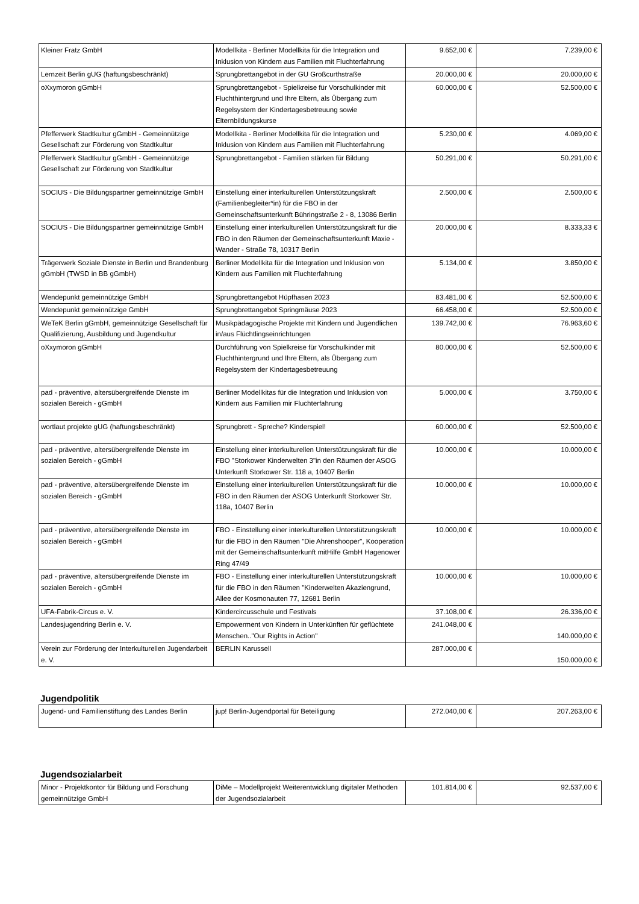| Kleiner Fratz GmbH | Modellkita - Berliner Modellkita für die Integration und Inklusion von Kindern aus Familien mit Fluchterfahrung | 9.652,00 € | 7.239,00 € |
| Lernzeit Berlin gUG (haftungsbeschränkt) | Sprungbrettangebot in der GU Großcurthstraße | 20.000,00 € | 20.000,00 € |
| oXxymoron gGmbH | Sprungbrettangebot - Spielkreise für Vorschulkinder mit Fluchthintergrund und Ihre Eltern, als Übergang zum Regelsystem der Kindertagesbetreuung sowie Elternbildungskurse | 60.000,00 € | 52.500,00 € |
| Pfefferwerk Stadtkultur gGmbH - Gemeinnützige Gesellschaft zur Förderung von Stadtkultur | Modellkita - Berliner Modellkita für die Integration und Inklusion von Kindern aus Familien mit Fluchterfahrung | 5.230,00 € | 4.069,00 € |
| Pfefferwerk Stadtkultur gGmbH - Gemeinnützige Gesellschaft zur Förderung von Stadtkultur | Sprungbrettangebot - Familien stärken für Bildung | 50.291,00 € | 50.291,00 € |
| SOCIUS - Die Bildungspartner gemeinnützige GmbH | Einstellung einer interkulturellen Unterstützungskraft (Familienbegleiter*in) für die FBO in der Gemeinschaftsunterkunft Bühringstraße 2 - 8, 13086 Berlin | 2.500,00 € | 2.500,00 € |
| SOCIUS - Die Bildungspartner gemeinnützige GmbH | Einstellung einer interkulturellen Unterstützungskraft für die FBO in den Räumen der Gemeinschaftsunterkunft Maxie - Wander - Straße 78, 10317 Berlin | 20.000,00 € | 8.333,33 € |
| Trägerwerk Soziale Dienste in Berlin und Brandenburg gGmbH (TWSD in BB gGmbH) | Berliner Modellkita für die Integration und Inklusion von Kindern aus Familien mit Fluchterfahrung | 5.134,00 € | 3.850,00 € |
| Wendepunkt gemeinnützige GmbH | Sprungbrettangebot Hüpfhasen 2023 | 83.481,00 € | 52.500,00 € |
| Wendepunkt gemeinnützige GmbH | Sprungbrettangebot Springmäuse 2023 | 66.458,00 € | 52.500,00 € |
| WeTeK Berlin gGmbH, gemeinnützige Gesellschaft für Qualifizierung, Ausbildung und Jugendkultur | Musikpädagogische Projekte mit Kindern und Jugendlichen in/aus Flüchtlingseinrichtungen | 139.742,00 € | 76.963,60 € |
| oXxymoron gGmbH | Durchführung von Spielkreise für Vorschulkinder mit Fluchthintergrund und Ihre Eltern, als Übergang zum Regelsystem der Kindertagesbetreuung | 80.000,00 € | 52.500,00 € |
| pad - präventive, altersübergreifende Dienste im sozialen Bereich - gGmbH | Berliner Modellkitas für die Integration und Inklusion von Kindern aus Familien mir Fluchterfahrung | 5.000,00 € | 3.750,00 € |
| wortlaut projekte gUG (haftungsbeschränkt) | Sprungbrett - Spreche? Kinderspiel! | 60.000,00 € | 52.500,00 € |
| pad - präventive, altersübergreifende Dienste im sozialen Bereich - gGmbH | Einstellung einer interkulturellen Unterstützungskraft für die FBO "Storkower Kinderwelten 3"in den Räumen der ASOG Unterkunft Storkower Str. 118 a, 10407 Berlin | 10.000,00 € | 10.000,00 € |
| pad - präventive, altersübergreifende Dienste im sozialen Bereich - gGmbH | Einstellung einer interkulturellen Unterstützungskraft für die FBO in den Räumen der ASOG Unterkunft Storkower Str. 118a, 10407 Berlin | 10.000,00 € | 10.000,00 € |
| pad - präventive, altersübergreifende Dienste im sozialen Bereich - gGmbH | FBO - Einstellung einer interkulturellen Unterstützungskraft für die FBO in den Räumen "Die Ahrenshooper", Kooperation mit der Gemeinschaftsunterkunft mitHilfe GmbH Hagenower Ring 47/49 | 10.000,00 € | 10.000,00 € |
| pad - präventive, altersübergreifende Dienste im sozialen Bereich - gGmbH | FBO - Einstellung einer interkulturellen Unterstützungskraft für die FBO in den Räumen "Kinderwelten Akaziengrund, Allee der Kosmonauten 77, 12681 Berlin | 10.000,00 € | 10.000,00 € |
| UFA-Fabrik-Circus e. V. | Kindercircusschule und Festivals | 37.108,00 € | 26.336,00 € |
| Landesjugendring Berlin e. V. | Empowerment von Kindern in Unterkünften für geflüchtete Menschen.."Our Rights in Action" | 241.048,00 € | 140.000,00 € |
| Verein zur Förderung der Interkulturellen Jugendarbeit e. V. | BERLIN Karussell | 287.000,00 € | 150.000,00 € |
Jugendpolitik
| Jugend- und Familienstiftung des Landes Berlin | jup! Berlin-Jugendportal für Beteiligung | 272.040,00 € | 207.263,00 € |
Jugendsozialarbeit
| Minor - Projektkontor für Bildung und Forschung gemeinnützige GmbH | DiMe – Modellprojekt Weiterentwicklung digitaler Methoden der Jugendsozialarbeit | 101.814,00 € | 92.537,00 € |